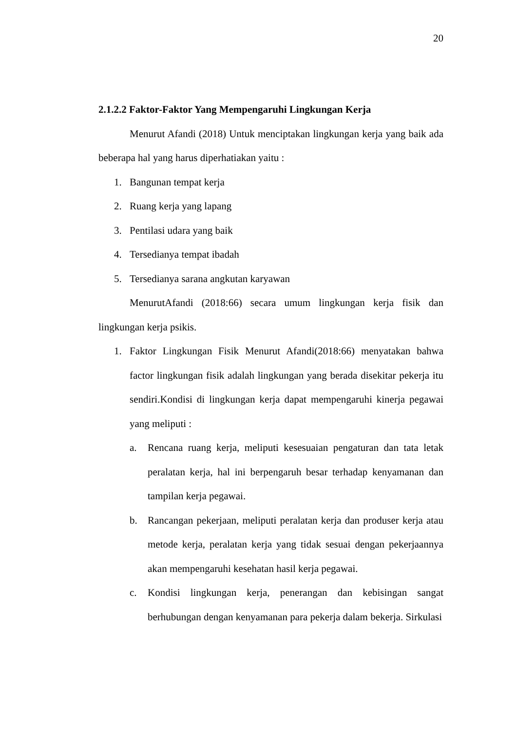20
2.1.2.2 Faktor-Faktor Yang Mempengaruhi Lingkungan Kerja
Menurut Afandi (2018) Untuk menciptakan lingkungan kerja yang baik ada beberapa hal yang harus diperhatiakan yaitu :
1. Bangunan tempat kerja
2. Ruang kerja yang lapang
3. Pentilasi udara yang baik
4. Tersedianya tempat ibadah
5. Tersedianya sarana angkutan karyawan
MenurutAfandi (2018:66) secara umum lingkungan kerja fisik dan lingkungan kerja psikis.
1. Faktor Lingkungan Fisik Menurut Afandi(2018:66) menyatakan bahwa factor lingkungan fisik adalah lingkungan yang berada disekitar pekerja itu sendiri.Kondisi di lingkungan kerja dapat mempengaruhi kinerja pegawai yang meliputi :
a. Rencana ruang kerja, meliputi kesesuaian pengaturan dan tata letak peralatan kerja, hal ini berpengaruh besar terhadap kenyamanan dan tampilan kerja pegawai.
b. Rancangan pekerjaan, meliputi peralatan kerja dan produser kerja atau metode kerja, peralatan kerja yang tidak sesuai dengan pekerjaannya akan mempengaruhi kesehatan hasil kerja pegawai.
c. Kondisi lingkungan kerja, penerangan dan kebisingan sangat berhubungan dengan kenyamanan para pekerja dalam bekerja. Sirkulasi